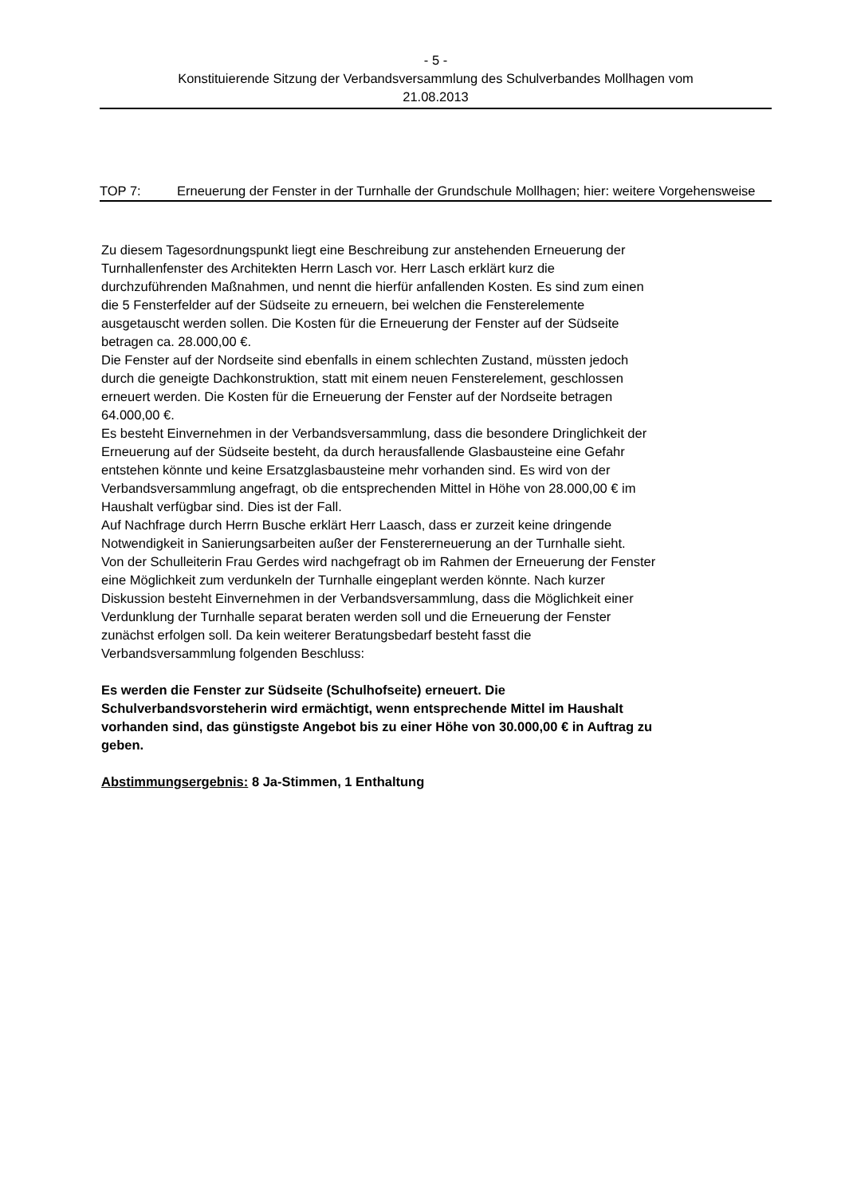- 5 -
Konstituierende Sitzung der Verbandsversammlung des Schulverbandes Mollhagen vom
21.08.2013
TOP 7: Erneuerung der Fenster in der Turnhalle der Grundschule Mollhagen; hier: weitere Vorgehensweise
Zu diesem Tagesordnungspunkt liegt eine Beschreibung zur anstehenden Erneuerung der
Turnhallenfenster des Architekten Herrn Lasch vor. Herr Lasch erklärt kurz die
durchzuführenden Maßnahmen, und nennt die hierfür anfallenden Kosten. Es sind zum einen
die 5 Fensterfelder auf der Südseite zu erneuern, bei welchen die Fensterelemente
ausgetauscht werden sollen. Die Kosten für die Erneuerung der Fenster auf der Südseite
betragen ca. 28.000,00 €.
Die Fenster auf der Nordseite sind ebenfalls in einem schlechten Zustand, müssten jedoch
durch die geneigte Dachkonstruktion, statt mit einem neuen Fensterelement, geschlossen
erneuert werden. Die Kosten für die Erneuerung der Fenster auf der Nordseite betragen
64.000,00 €.
Es besteht Einvernehmen in der Verbandsversammlung, dass die besondere Dringlichkeit der
Erneuerung auf der Südseite besteht, da durch herausfallende Glasbausteine eine Gefahr
entstehen könnte und keine Ersatzglasbausteine mehr vorhanden sind. Es wird von der
Verbandsversammlung angefragt, ob die entsprechenden Mittel in Höhe von 28.000,00 € im
Haushalt verfügbar sind. Dies ist der Fall.
Auf Nachfrage durch Herrn Busche erklärt Herr Laasch, dass er zurzeit keine dringende
Notwendigkeit in Sanierungsarbeiten außer der Fenstererneuerung an der Turnhalle sieht.
Von der Schulleiterin Frau Gerdes wird nachgefragt ob im Rahmen der Erneuerung der Fenster
eine Möglichkeit zum verdunkeln der Turnhalle eingeplant werden könnte. Nach kurzer
Diskussion besteht Einvernehmen in der Verbandsversammlung, dass die Möglichkeit einer
Verdunklung der Turnhalle separat beraten werden soll und die Erneuerung der Fenster
zunächst erfolgen soll. Da kein weiterer Beratungsbedarf besteht fasst die
Verbandsversammlung folgenden Beschluss:
Es werden die Fenster zur Südseite (Schulhofseite) erneuert. Die
Schulverbandsvorsteherin wird ermächtigt, wenn entsprechende Mittel im Haushalt
vorhanden sind, das günstigste Angebot bis zu einer Höhe von 30.000,00 € in Auftrag zu
geben.
Abstimmungsergebnis: 8 Ja-Stimmen, 1 Enthaltung